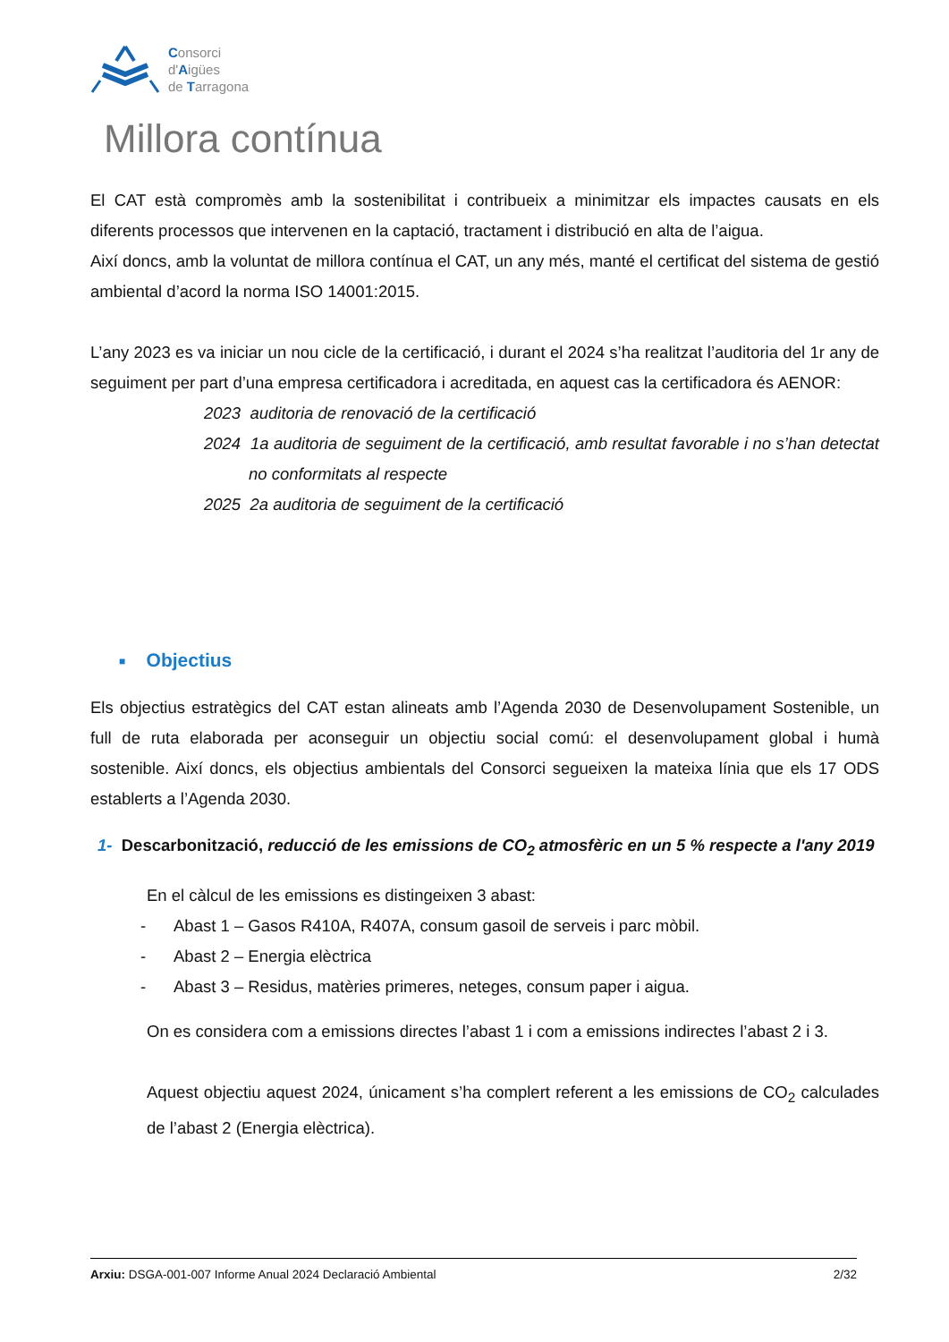Consorci
d'Aigües
de Tarragona
Millora contínua
El CAT està compromès amb la sostenibilitat i contribueix a minimitzar els impactes causats en els diferents processos que intervenen en la captació, tractament i distribució en alta de l’aigua.
Així doncs, amb la voluntat de millora contínua el CAT, un any més, manté el certificat del sistema de gestió ambiental d’acord la norma ISO 14001:2015.
L’any 2023 es va iniciar un nou cicle de la certificació, i durant el 2024 s’ha realitzat l’auditoria del 1r any de seguiment per part d’una empresa certificadora i acreditada, en aquest cas la certificadora és AENOR:
2023 auditoria de renovació de la certificació
2024 1a auditoria de seguiment de la certificació, amb resultat favorable i no s’han detectat no conformitats al respecte
2025 2a auditoria de seguiment de la certificació
■ Objectius
Els objectius estratègics del CAT estan alineats amb l’Agenda 2030 de Desenvolupament Sostenible, un full de ruta elaborada per aconseguir un objectiu social comú: el desenvolupament global i humà sostenible. Així doncs, els objectius ambientals del Consorci segueixen la mateixa línia que els 17 ODS establerts a l’Agenda 2030.
1- Descarbonització, reducció de les emissions de CO<sub>2</sub> atmosfèric en un 5 % respecte a l'any 2019
En el càlcul de les emissions es distingeixen 3 abast:
- Abast 1 – Gasos R410A, R407A, consum gasoil de serveis i parc mòbil.
- Abast 2 – Energia elèctrica
- Abast 3 – Residus, matèries primeres, neteges, consum paper i aigua.
On es considera com a emissions directes l’abast 1 i com a emissions indirectes l’abast 2 i 3.
Aquest objectiu aquest 2024, únicament s’ha complert referent a les emissions de CO<sub>2</sub> calculades de l’abast 2 (Energia elèctrica).
Arxiu: DSGA-001-007 Informe Anual 2024 Declaració Ambiental 2/32